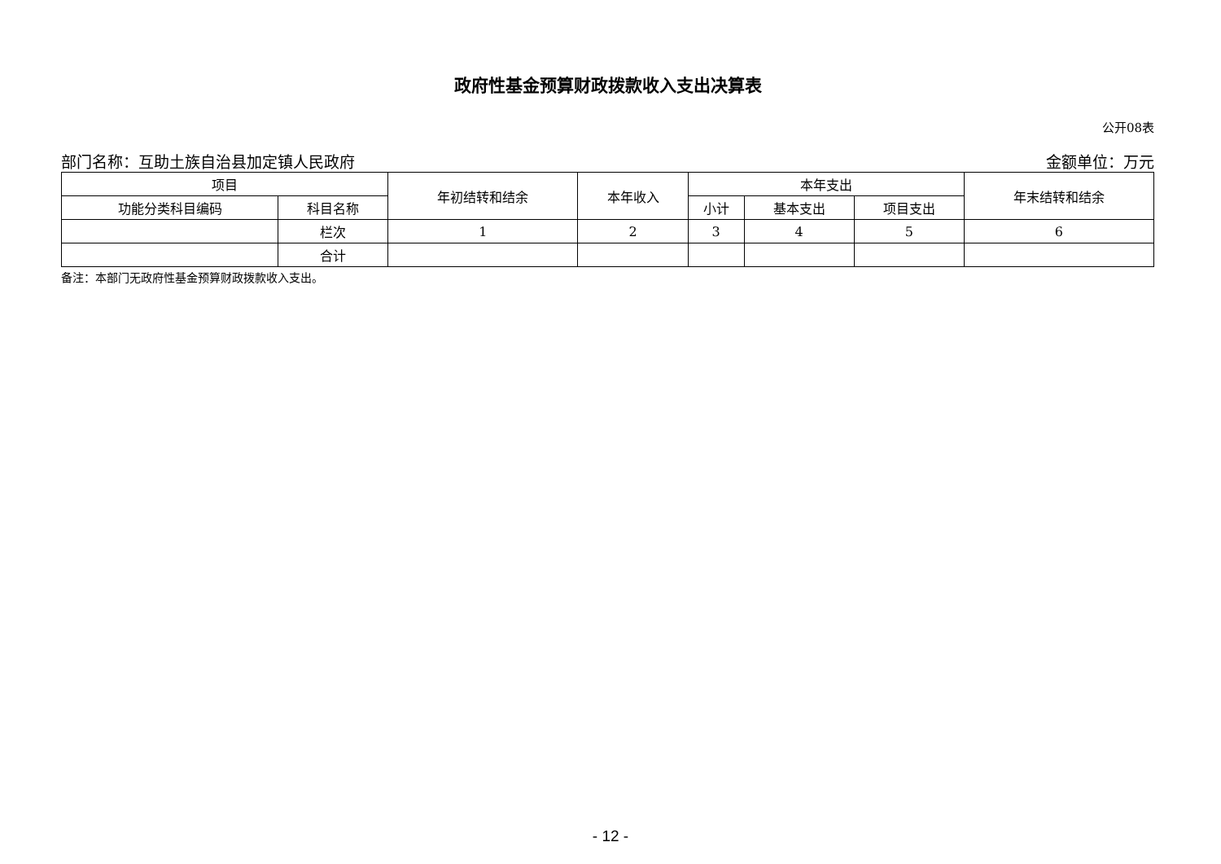政府性基金预算财政拨款收入支出决算表
公开08表
部门名称：互助土族自治县加定镇人民政府 金额单位：万元
| 项目 | | 年初结转和结余 | 本年收入 | 本年支出 | | | 年末结转和结余 |
| --- | --- | --- | --- | --- | --- | --- | --- |
| 功能分类科目编码 | 科目名称 | | | 小计 | 基本支出 | 项目支出 | |
| | 栏次 | 1 | 2 | 3 | 4 | 5 | 6 |
| | 合计 | | | | | | |
备注：本部门无政府性基金预算财政拨款收入支出。
- 12 -